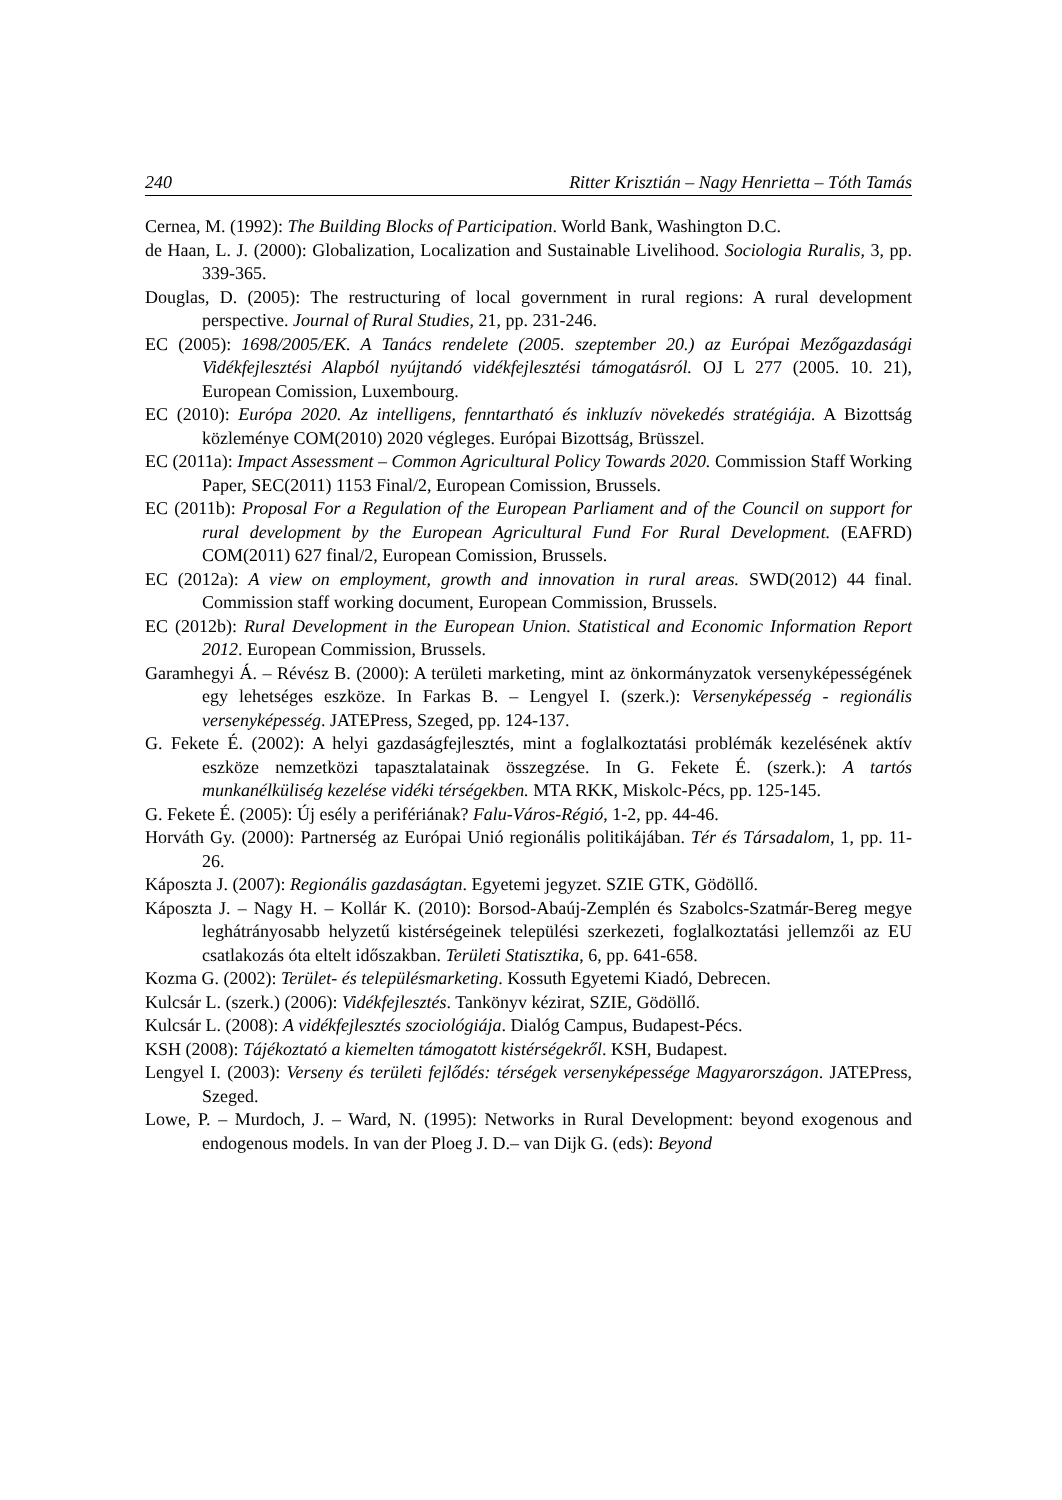240 Ritter Krisztián – Nagy Henrietta – Tóth Tamás
Cernea, M. (1992): The Building Blocks of Participation. World Bank, Washington D.C.
de Haan, L. J. (2000): Globalization, Localization and Sustainable Livelihood. Sociologia Ruralis, 3, pp. 339-365.
Douglas, D. (2005): The restructuring of local government in rural regions: A rural development perspective. Journal of Rural Studies, 21, pp. 231-246.
EC (2005): 1698/2005/EK. A Tanács rendelete (2005. szeptember 20.) az Európai Mezőgazdasági Vidékfejlesztési Alapból nyújtandó vidékfejlesztési támogatásról. OJ L 277 (2005. 10. 21), European Comission, Luxembourg.
EC (2010): Európa 2020. Az intelligens, fenntartható és inkluzív növekedés stratégiája. A Bizottság közleménye COM(2010) 2020 végleges. Európai Bizottság, Brüsszel.
EC (2011a): Impact Assessment – Common Agricultural Policy Towards 2020. Commission Staff Working Paper, SEC(2011) 1153 Final/2, European Comission, Brussels.
EC (2011b): Proposal For a Regulation of the European Parliament and of the Council on support for rural development by the European Agricultural Fund For Rural Development. (EAFRD) COM(2011) 627 final/2, European Comission, Brussels.
EC (2012a): A view on employment, growth and innovation in rural areas. SWD(2012) 44 final. Commission staff working document, European Commission, Brussels.
EC (2012b): Rural Development in the European Union. Statistical and Economic Information Report 2012. European Commission, Brussels.
Garamhegyi Á. – Révész B. (2000): A területi marketing, mint az önkormányzatok versenyképességének egy lehetséges eszköze. In Farkas B. – Lengyel I. (szerk.): Versenyképesség - regionális versenyképesség. JATEPress, Szeged, pp. 124-137.
G. Fekete É. (2002): A helyi gazdaságfejlesztés, mint a foglalkoztatási problémák kezelésének aktív eszköze nemzetközi tapasztalatainak összegzése. In G. Fekete É. (szerk.): A tartós munkanélküliség kezelése vidéki térségekben. MTA RKK, Miskolc-Pécs, pp. 125-145.
G. Fekete É. (2005): Új esély a perifériának? Falu-Város-Régió, 1-2, pp. 44-46.
Horváth Gy. (2000): Partnerség az Európai Unió regionális politikájában. Tér és Társadalom, 1, pp. 11-26.
Káposzta J. (2007): Regionális gazdaságtan. Egyetemi jegyzet. SZIE GTK, Gödöllő.
Káposzta J. – Nagy H. – Kollár K. (2010): Borsod-Abaúj-Zemplén és Szabolcs-Szatmár-Bereg megye leghátrányosabb helyzetű kistérségeinek települési szerkezeti, foglalkoztatási jellemzői az EU csatlakozás óta eltelt időszakban. Területi Statisztika, 6, pp. 641-658.
Kozma G. (2002): Terület- és településmarketing. Kossuth Egyetemi Kiadó, Debrecen.
Kulcsár L. (szerk.) (2006): Vidékfejlesztés. Tankönyv kézirat, SZIE, Gödöllő.
Kulcsár L. (2008): A vidékfejlesztés szociológiája. Dialóg Campus, Budapest-Pécs.
KSH (2008): Tájékoztató a kiemelten támogatott kistérségekről. KSH, Budapest.
Lengyel I. (2003): Verseny és területi fejlődés: térségek versenyképessége Magyarországon. JATEPress, Szeged.
Lowe, P. – Murdoch, J. – Ward, N. (1995): Networks in Rural Development: beyond exogenous and endogenous models. In van der Ploeg J. D.– van Dijk G. (eds): Beyond